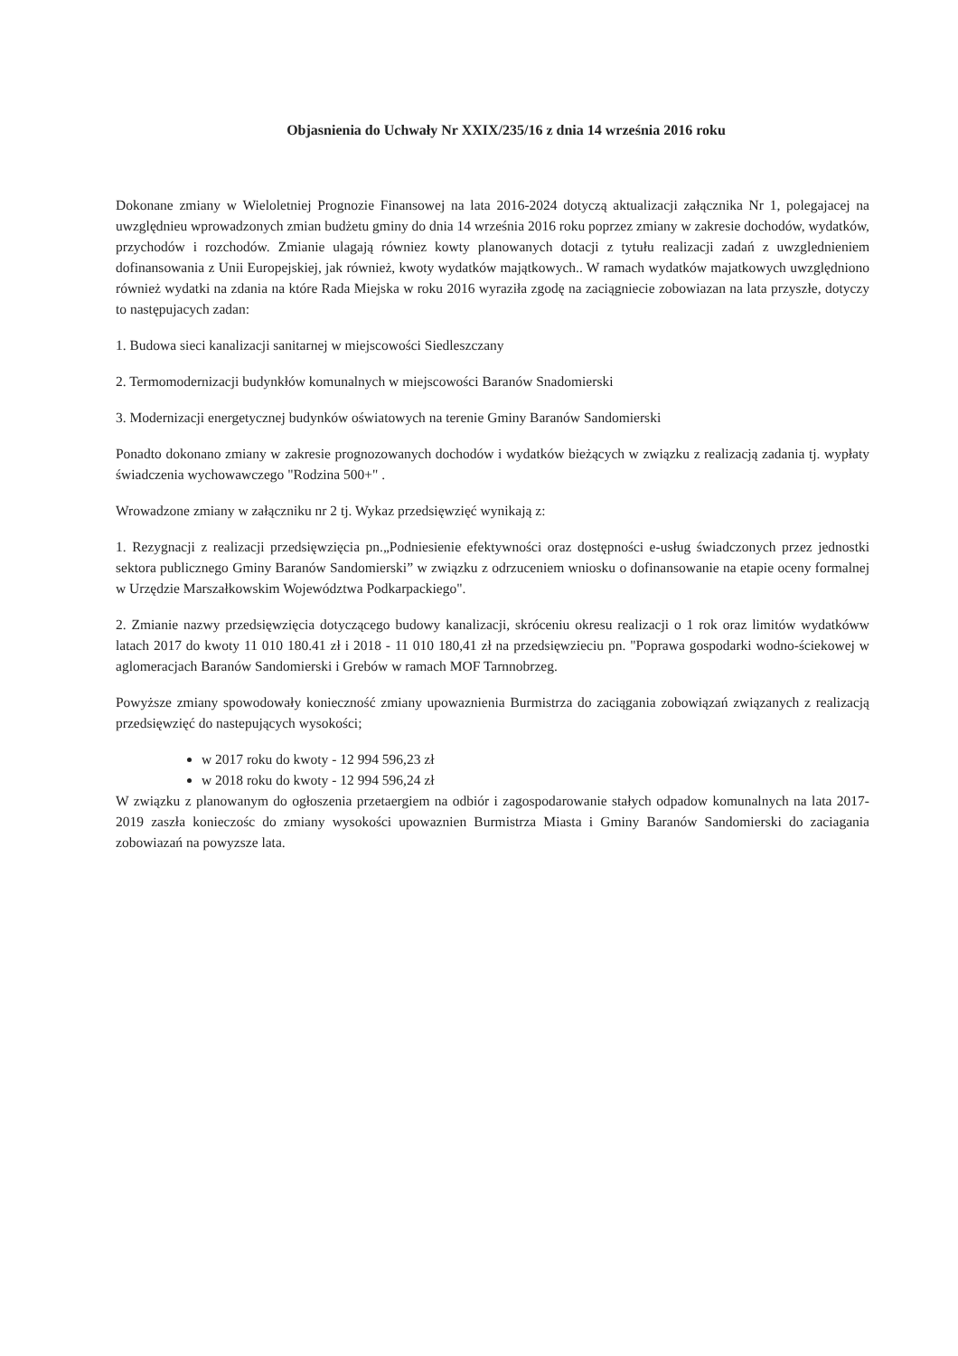Objasnienia do Uchwały Nr XXIX/235/16 z dnia 14 września 2016 roku
Dokonane zmiany w Wieloletniej Prognozie Finansowej na lata 2016-2024 dotyczą aktualizacji załącznika Nr 1, polegajacej na uwzględnieu wprowadzonych zmian budżetu gminy do dnia 14 września 2016 roku poprzez zmiany w zakresie dochodów, wydatków, przychodów i rozchodów. Zmianie ulagają równiez kowty planowanych dotacji z tytułu realizacji zadań z uwzglednieniem dofinansowania z Unii Europejskiej, jak również, kwoty wydatków majątkowych.. W ramach wydatków majatkowych uwzględniono również wydatki na zdania na które Rada Miejska w roku 2016 wyraziła zgodę na zaciągniecie zobowiazan na lata przyszłe, dotyczy to następujacych zadan:
1. Budowa sieci kanalizacji sanitarnej w miejscowości Siedleszczany
2. Termomodernizacji budynkłów komunalnych w miejscowości Baranów Snadomierski
3. Modernizacji energetycznej budynków oświatowych na terenie Gminy Baranów Sandomierski
Ponadto dokonano zmiany w zakresie prognozowanych dochodów i wydatków bieżących w związku z realizacją zadania tj. wypłaty świadczenia wychowawczego "Rodzina 500+" .
Wrowadzone zmiany w załączniku nr 2 tj. Wykaz przedsięwzięć wynikają z:
1. Rezygnacji z realizacji przedsięwzięcia pn.„Podniesienie efektywności oraz dostępności e-usług świadczonych przez jednostki sektora publicznego Gminy Baranów Sandomierski” w związku z odrzuceniem wniosku o dofinansowanie na etapie oceny formalnej w Urzędzie Marszałkowskim Województwa Podkarpackiego".
2. Zmianie nazwy przedsięwzięcia dotyczącego budowy kanalizacji, skróceniu okresu realizacji o 1 rok oraz limitów wydatkóww latach 2017 do kwoty 11 010 180.41 zł i 2018 - 11 010 180,41 zł na przedsięwzieciu pn. "Poprawa gospodarki wodno-ściekowej w aglomeracjach Baranów Sandomierski i Grebów w ramach MOF Tarnnobrzeg.
Powyższe zmiany spowodowały konieczność zmiany upowaznienia Burmistrza do zaciągania zobowiązań związanych z realizacją przedsięwzięć do nastepujących wysokości;
w 2017 roku do kwoty - 12 994 596,23 zł
w 2018 roku do kwoty - 12 994 596,24 zł
W związku z planowanym do ogłoszenia przetaergiem na odbiór i zagospodarowanie stałych odpadow komunalnych na lata 2017-2019 zaszła konieczośc do zmiany wysokości upowaznien Burmistrza Miasta i Gminy Baranów Sandomierski do zaciagania zobowiazań na powyzsze lata.